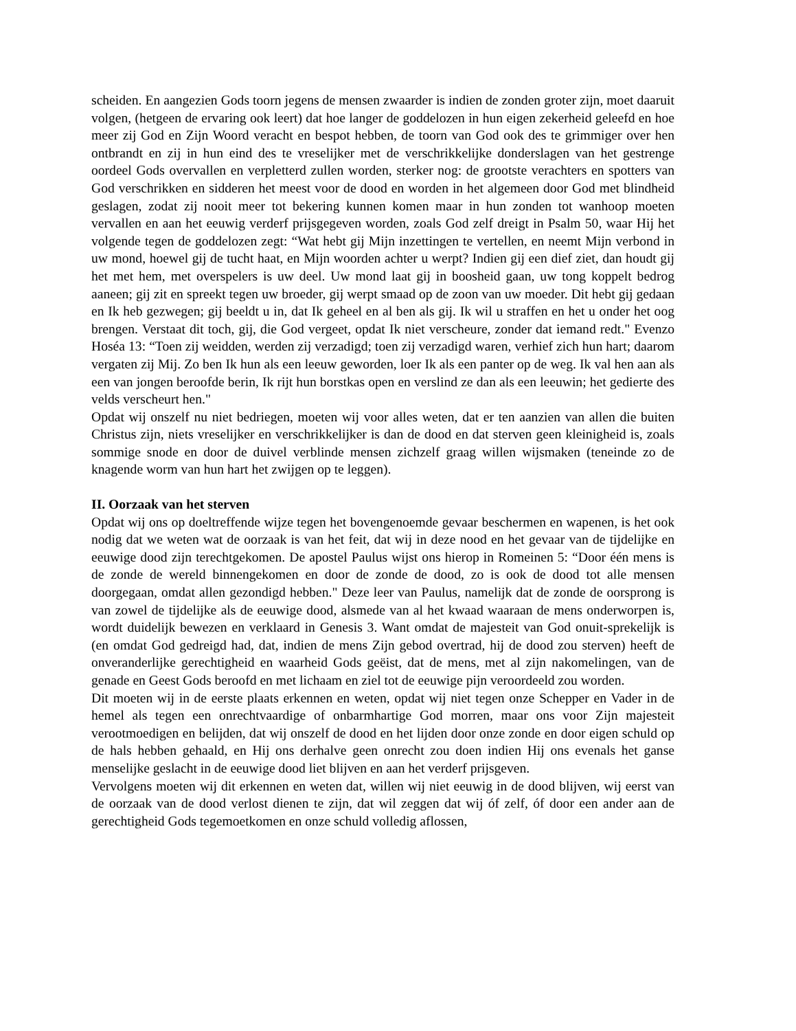scheiden. En aangezien Gods toorn jegens de mensen zwaarder is indien de zonden groter zijn, moet daaruit volgen, (hetgeen de ervaring ook leert) dat hoe langer de goddelozen in hun eigen zekerheid geleefd en hoe meer zij God en Zijn Woord veracht en bespot hebben, de toorn van God ook des te grimmiger over hen ontbrandt en zij in hun eind des te vreselijker met de verschrikkelijke donderslagen van het gestrenge oordeel Gods overvallen en verpletterd zullen worden, sterker nog: de grootste verachters en spotters van God verschrikken en sidderen het meest voor de dood en worden in het algemeen door God met blindheid geslagen, zodat zij nooit meer tot bekering kunnen komen maar in hun zonden tot wanhoop moeten vervallen en aan het eeuwig verderf prijsgegeven worden, zoals God zelf dreigt in Psalm 50, waar Hij het volgende tegen de goddelozen zegt: “Wat hebt gij Mijn inzettingen te vertellen, en neemt Mijn verbond in uw mond, hoewel gij de tucht haat, en Mijn woorden achter u werpt? Indien gij een dief ziet, dan houdt gij het met hem, met overspelers is uw deel. Uw mond laat gij in boosheid gaan, uw tong koppelt bedrog aaneen; gij zit en spreekt tegen uw broeder, gij werpt smaad op de zoon van uw moeder. Dit hebt gij gedaan en Ik heb gezwegen; gij beeldt u in, dat Ik geheel en al ben als gij. Ik wil u straffen en het u onder het oog brengen. Verstaat dit toch, gij, die God vergeet, opdat Ik niet verscheure, zonder dat iemand redt." Evenzo Hoséa 13: “Toen zij weidden, werden zij verzadigd; toen zij verzadigd waren, verhief zich hun hart; daarom vergaten zij Mij. Zo ben Ik hun als een leeuw geworden, loer Ik als een panter op de weg. Ik val hen aan als een van jongen beroofde berin, Ik rijt hun borstkas open en verslind ze dan als een leeuwin; het gedierte des velds verscheurt hen."
Opdat wij onszelf nu niet bedriegen, moeten wij voor alles weten, dat er ten aanzien van allen die buiten Christus zijn, niets vreselijker en verschrikkelijker is dan de dood en dat sterven geen kleinigheid is, zoals sommige snode en door de duivel verblinde mensen zichzelf graag willen wijsmaken (teneinde zo de knagende worm van hun hart het zwijgen op te leggen).
II. Oorzaak van het sterven
Opdat wij ons op doeltreffende wijze tegen het bovengenoemde gevaar beschermen en wapenen, is het ook nodig dat we weten wat de oorzaak is van het feit, dat wij in deze nood en het gevaar van de tijdelijke en eeuwige dood zijn terechtgekomen. De apostel Paulus wijst ons hierop in Romeinen 5: “Door één mens is de zonde de wereld binnengekomen en door de zonde de dood, zo is ook de dood tot alle mensen doorgegaan, omdat allen gezondigd hebben." Deze leer van Paulus, namelijk dat de zonde de oorsprong is van zowel de tijdelijke als de eeuwige dood, alsmede van al het kwaad waaraan de mens onderworpen is, wordt duidelijk bewezen en verklaard in Genesis 3. Want omdat de majesteit van God onuit-sprekelijk is (en omdat God gedreigd had, dat, indien de mens Zijn gebod overtrad, hij de dood zou sterven) heeft de onveranderlijke gerechtigheid en waarheid Gods geëist, dat de mens, met al zijn nakomelingen, van de genade en Geest Gods beroofd en met lichaam en ziel tot de eeuwige pijn veroordeeld zou worden.
Dit moeten wij in de eerste plaats erkennen en weten, opdat wij niet tegen onze Schepper en Vader in de hemel als tegen een onrechtvaardige of onbarmhartige God morren, maar ons voor Zijn majesteit verootmoedigen en belijden, dat wij onszelf de dood en het lijden door onze zonde en door eigen schuld op de hals hebben gehaald, en Hij ons derhalve geen onrecht zou doen indien Hij ons evenals het ganse menselijke geslacht in de eeuwige dood liet blijven en aan het verderf prijsgeven.
Vervolgens moeten wij dit erkennen en weten dat, willen wij niet eeuwig in de dood blijven, wij eerst van de oorzaak van de dood verlost dienen te zijn, dat wil zeggen dat wij óf zelf, óf door een ander aan de gerechtigheid Gods tegemoetkomen en onze schuld volledig aflossen,